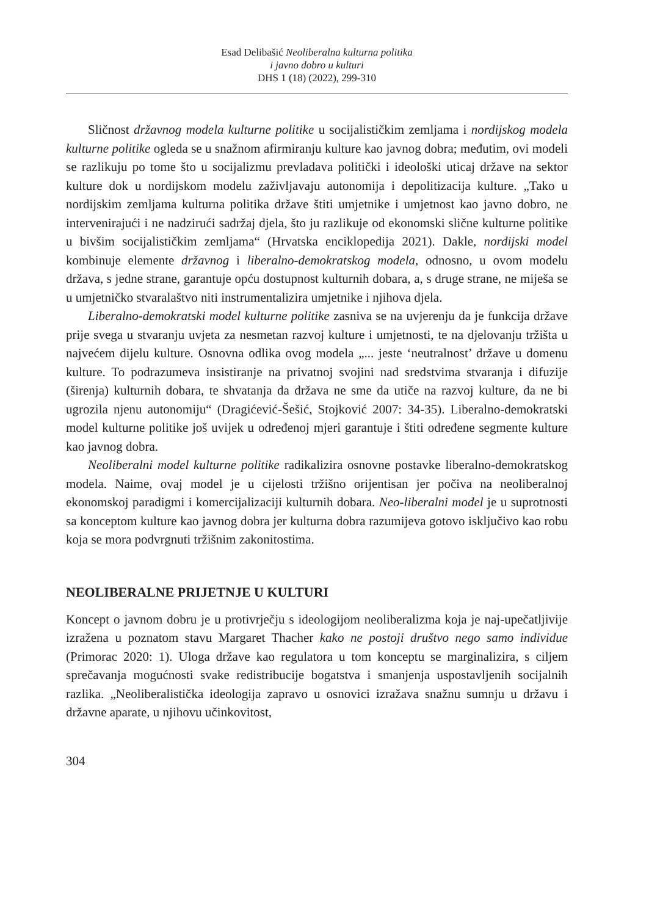Esad Delibašić Neoliberalna kulturna politika
i javno dobro u kulturi
DHS 1 (18) (2022), 299-310
Sličnost državnog modela kulturne politike u socijalističkim zemljama i nordijskog modela kulturne politike ogleda se u snažnom afirmiranju kulture kao javnog dobra; međutim, ovi modeli se razlikuju po tome što u socijalizmu prevladava politički i ideološki uticaj države na sektor kulture dok u nordijskom modelu zaživljavaju autonomija i depolitizacija kulture. „Tako u nordijskim zemljama kulturna politika države štiti umjetnike i umjetnost kao javno dobro, ne intervenirajući i ne nadzirući sadržaj djela, što ju razlikuje od ekonomski slične kulturne politike u bivšim socijalističkim zemljama“ (Hrvatska enciklopedija 2021). Dakle, nordijski model kombinuje elemente državnog i liberalno-demokratskog modela, odnosno, u ovom modelu država, s jedne strane, garantuje opću dostupnost kulturnih dobara, a, s druge strane, ne miješa se u umjetničko stvaralaštvo niti instrumentalizira umjetnike i njihova djela.
Liberalno-demokratski model kulturne politike zasniva se na uvjerenju da je funkcija države prije svega u stvaranju uvjeta za nesmetan razvoj kulture i umjetnosti, te na djelovanju tržišta u najvećem dijelu kulture. Osnovna odlika ovog modela „... jeste ‘neutralnost’ države u domenu kulture. To podrazumeva insistiranje na privatnoj svojini nad sredstvima stvaranja i difuzije (širenja) kulturnih dobara, te shvatanja da država ne sme da utiče na razvoj kulture, da ne bi ugrozila njenu autonomiju“ (Dragićević-Šešić, Stojković 2007: 34-35). Liberalno-demokratski model kulturne politike još uvijek u određenoj mjeri garantuje i štiti određene segmente kulture kao javnog dobra.
Neoliberalni model kulturne politike radikalizira osnovne postavke liberalno-demokratskog modela. Naime, ovaj model je u cijelosti tržišno orijentisan jer počiva na neoliberalnoj ekonomskoj paradigmi i komercijalizaciji kulturnih dobara. Neo-liberalni model je u suprotnosti sa konceptom kulture kao javnog dobra jer kulturna dobra razumijeva gotovo isključivo kao robu koja se mora podvrgnuti tržišnim zakonitostima.
NEOLIBERALNE PRIJETNJE U KULTURI
Koncept o javnom dobru je u protivrječju s ideologijom neoliberalizma koja je naj-upečatljivije izražena u poznatom stavu Margaret Thacher kako ne postoji društvo nego samo individue (Primorac 2020: 1). Uloga države kao regulatora u tom konceptu se marginalizira, s ciljem sprečavanja mogućnosti svake redistribucije bogatstva i smanjenja uspostavljenih socijalnih razlika. „Neoliberalistička ideologija zapravo u osnovici izražava snažnu sumnju u državu i državne aparate, u njihovu učinkovitost,
304